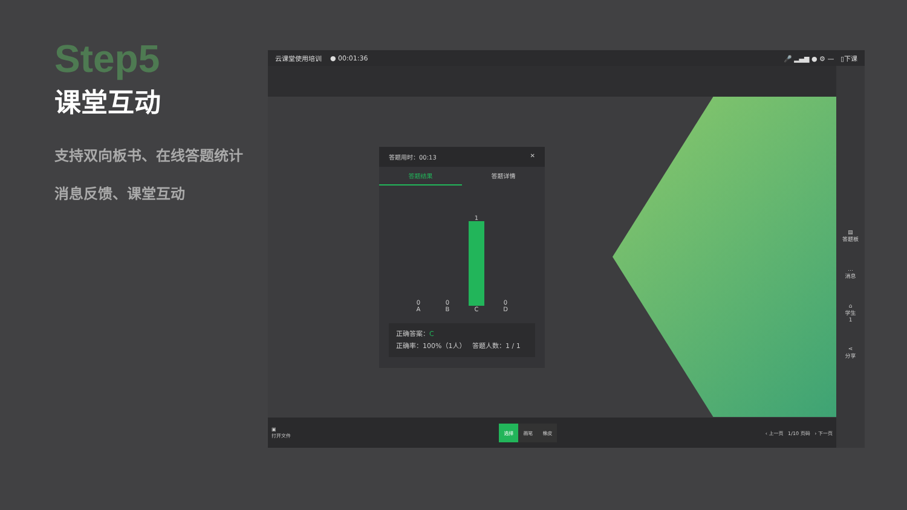Step5
课堂互动
支持双向板书、在线答题统计
消息反馈、课堂互动
云课堂使用培训 ● 00:01:36 🎤 ▂▄▆ ● ⚙ — ▯下课
▤
答题板
…
消息
⌂
学生
1
⋖
分享
答题用时：00:13 ✕
答题结果 答题详情
0
A
0
B
1
C
0
D
正确答案：C
正确率：100%（1人） 答题人数：1 / 1
▣
打开文件 选择 画笔 橡皮 ‹ 上一页 1/10 页码 › 下一页